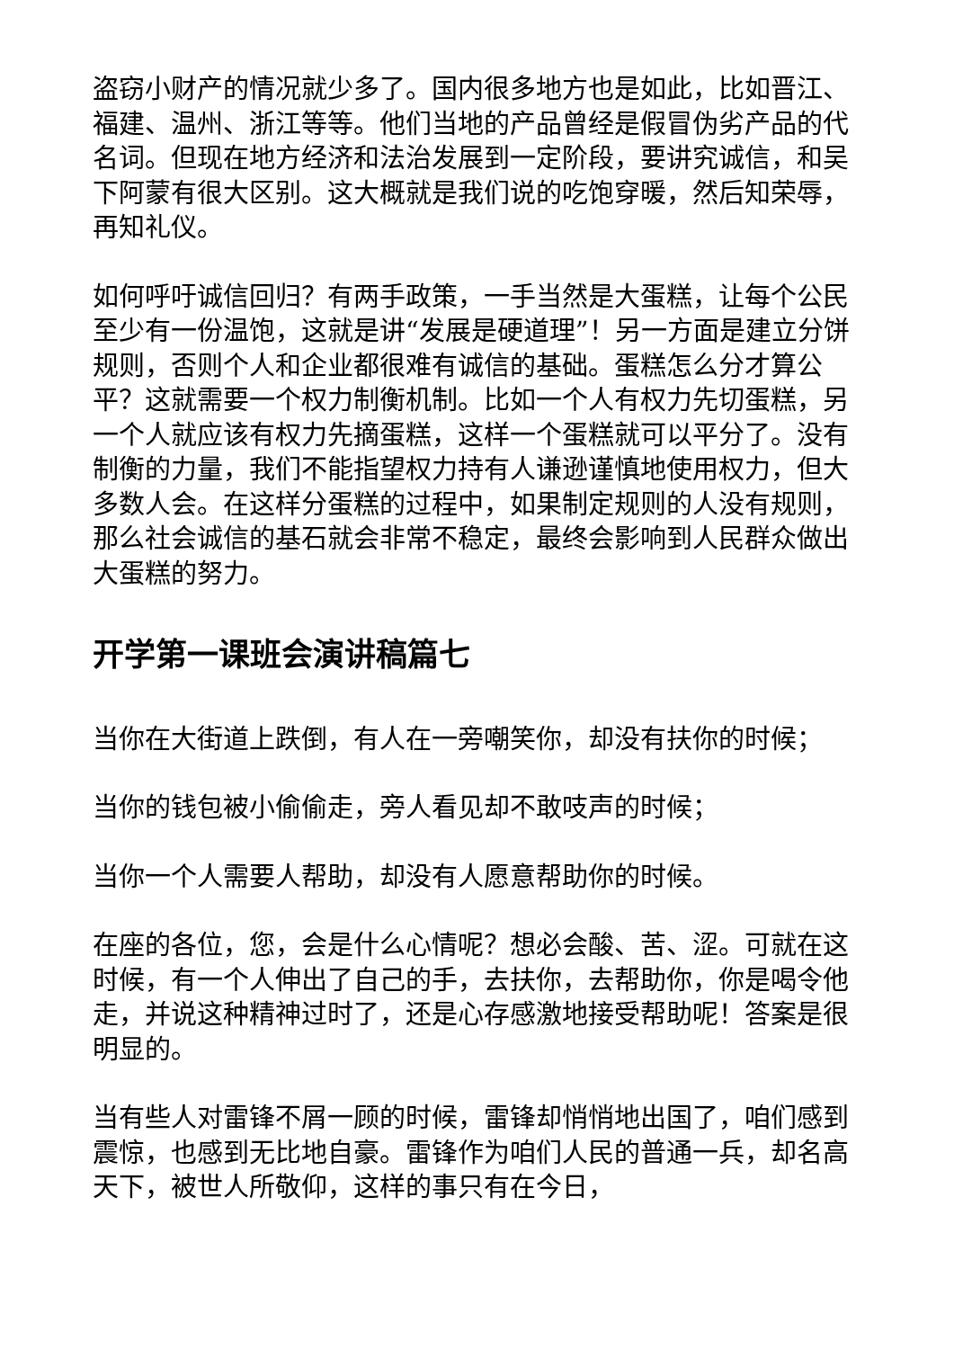盗窃小财产的情况就少多了。国内很多地方也是如此，比如晋江、福建、温州、浙江等等。他们当地的产品曾经是假冒伪劣产品的代名词。但现在地方经济和法治发展到一定阶段，要讲究诚信，和吴下阿蒙有很大区别。这大概就是我们说的吃饱穿暖，然后知荣辱，再知礼仪。
如何呼吁诚信回归？有两手政策，一手当然是大蛋糕，让每个公民至少有一份温饱，这就是讲“发展是硬道理”！另一方面是建立分饼规则，否则个人和企业都很难有诚信的基础。蛋糕怎么分才算公平？这就需要一个权力制衡机制。比如一个人有权力先切蛋糕，另一个人就应该有权力先摘蛋糕，这样一个蛋糕就可以平分了。没有制衡的力量，我们不能指望权力持有人谦逊谨慎地使用权力，但大多数人会。在这样分蛋糕的过程中，如果制定规则的人没有规则，那么社会诚信的基石就会非常不稳定，最终会影响到人民群众做出大蛋糕的努力。
开学第一课班会演讲稿篇七
当你在大街道上跌倒，有人在一旁嘲笑你，却没有扶你的时候；
当你的钱包被小偷偷走，旁人看见却不敢吱声的时候；
当你一个人需要人帮助，却没有人愿意帮助你的时候。
在座的各位，您，会是什么心情呢？想必会酸、苦、涩。可就在这时候，有一个人伸出了自己的手，去扶你，去帮助你，你是喝令他走，并说这种精神过时了，还是心存感激地接受帮助呢！答案是很明显的。
当有些人对雷锋不屑一顾的时候，雷锋却悄悄地出国了，咱们感到震惊，也感到无比地自豪。雷锋作为咱们人民的普通一兵，却名高天下，被世人所敬仰，这样的事只有在今日，